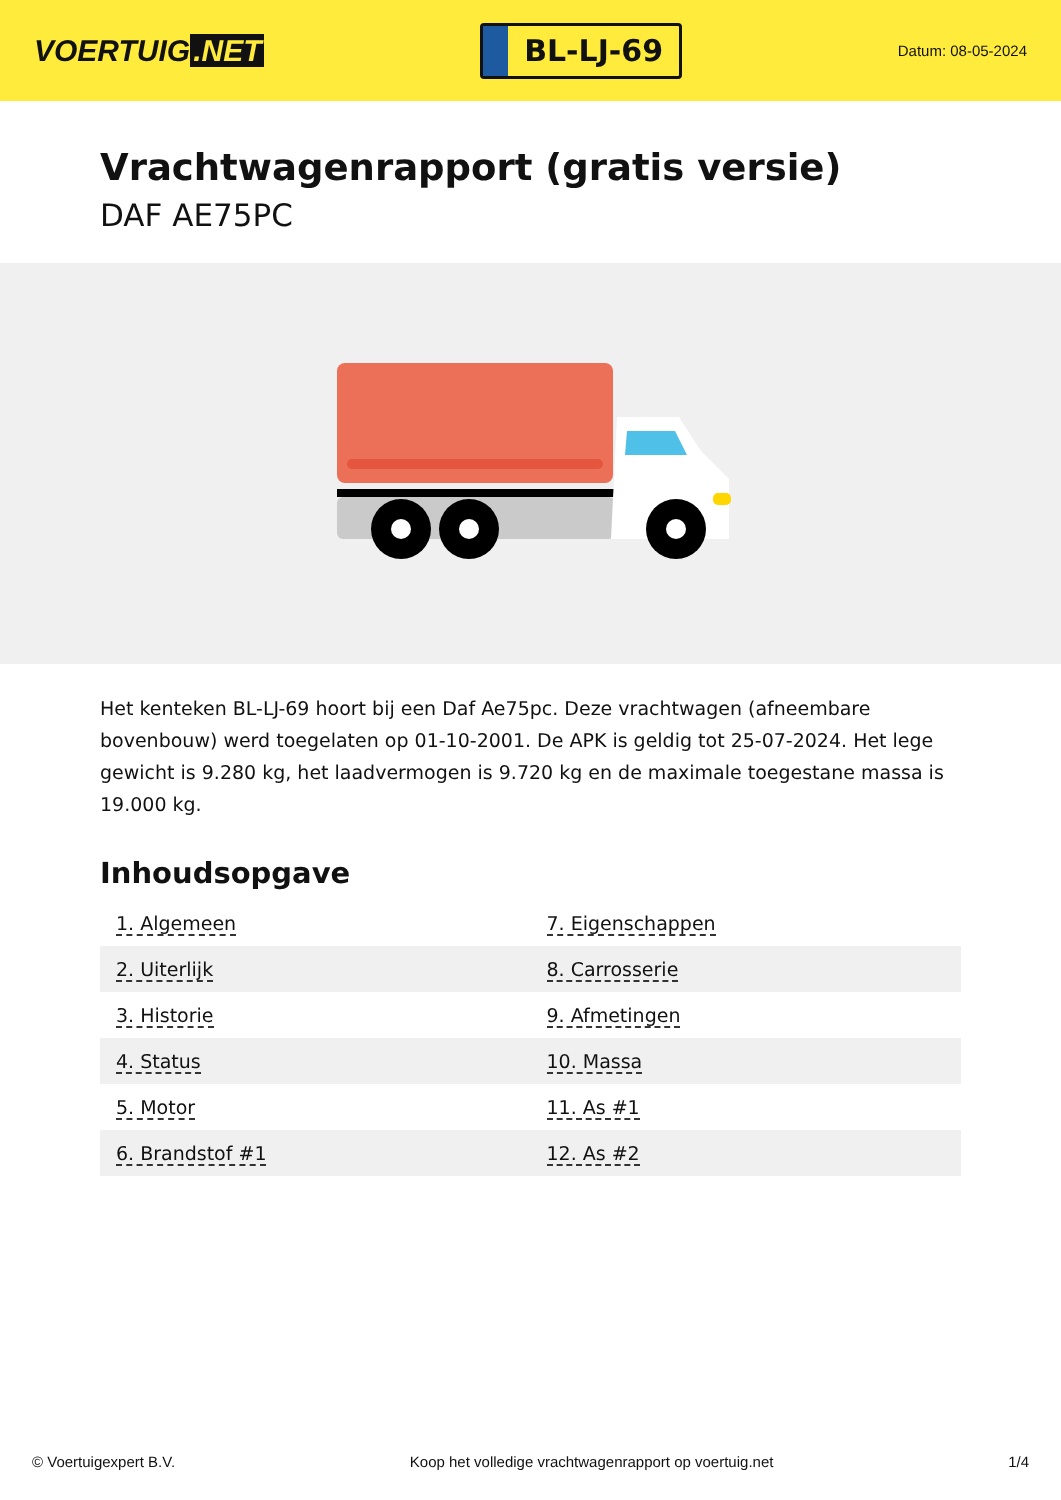VOERTUIG.NET
BL-LJ-69
Datum: 08-05-2024
Vrachtwagenrapport (gratis versie)
DAF AE75PC
Het kenteken BL-LJ-69 hoort bij een Daf Ae75pc. Deze vrachtwagen (afneembare bovenbouw) werd toegelaten op 01-10-2001. De APK is geldig tot 25-07-2024. Het lege gewicht is 9.280 kg, het laadvermogen is 9.720 kg en de maximale toegestane massa is 19.000 kg.
Inhoudsopgave
| 1. Algemeen | 7. Eigenschappen |
| 2. Uiterlijk | 8. Carrosserie |
| 3. Historie | 9. Afmetingen |
| 4. Status | 10. Massa |
| 5. Motor | 11. As #1 |
| 6. Brandstof #1 | 12. As #2 |
© Voertuigexpert B.V. Koop het volledige vrachtwagenrapport op voertuig.net 1/4